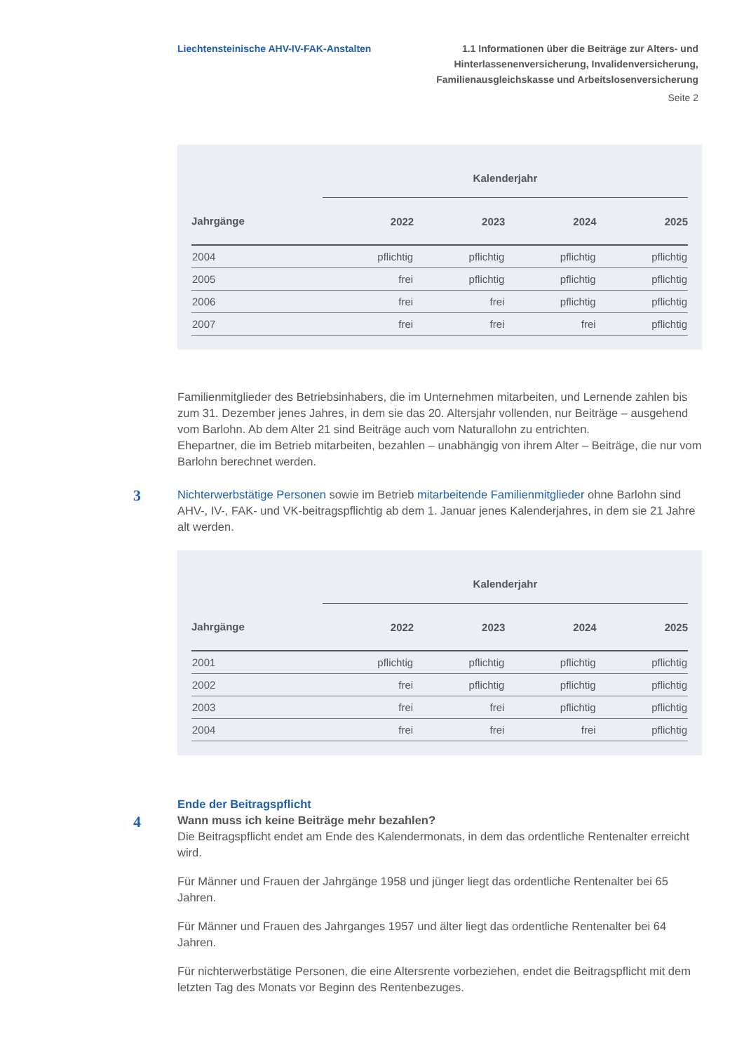Liechtensteinische AHV-IV-FAK-Anstalten
1.1 Informationen über die Beiträge zur Alters- und
Hinterlassenenversicherung, Invalidenversicherung,
Familienausgleichskasse und Arbeitslosenversicherung
Seite 2
| | Kalenderjahr | | | |
| --- | --- | --- | --- | --- |
| Jahrgänge | 2022 | 2023 | 2024 | 2025 |
| 2004 | pflichtig | pflichtig | pflichtig | pflichtig |
| 2005 | frei | pflichtig | pflichtig | pflichtig |
| 2006 | frei | frei | pflichtig | pflichtig |
| 2007 | frei | frei | frei | pflichtig |
Familienmitglieder des Betriebsinhabers, die im Unternehmen mitarbeiten, und Lernende zahlen bis zum 31. Dezember jenes Jahres, in dem sie das 20. Altersjahr vollenden, nur Beiträge – ausgehend vom Barlohn. Ab dem Alter 21 sind Beiträge auch vom Naturallohn zu entrichten.
Ehepartner, die im Betrieb mitarbeiten, bezahlen – unabhängig von ihrem Alter – Beiträge, die nur vom Barlohn berechnet werden.
3
Nichterwerbstätige Personen sowie im Betrieb mitarbeitende Familienmitglieder ohne Barlohn sind AHV-, IV-, FAK- und VK-beitragspflichtig ab dem 1. Januar jenes Kalender­jahres, in dem sie 21 Jahre alt werden.
| | Kalenderjahr | | | |
| --- | --- | --- | --- | --- |
| Jahrgänge | 2022 | 2023 | 2024 | 2025 |
| 2001 | pflichtig | pflichtig | pflichtig | pflichtig |
| 2002 | frei | pflichtig | pflichtig | pflichtig |
| 2003 | frei | frei | pflichtig | pflichtig |
| 2004 | frei | frei | frei | pflichtig |
4
Ende der Beitragspflicht
Wann muss ich keine Beiträge mehr bezahlen?
Die Beitragspflicht endet am Ende des Kalendermonats, in dem das ordentliche Renten­alter erreicht wird.
Für Männer und Frauen der Jahrgänge 1958 und jünger liegt das ordentliche Rentenalter bei 65 Jahren.
Für Männer und Frauen des Jahrganges 1957 und älter liegt das ordentliche Rentenalter bei 64 Jahren.
Für nichterwerbstätige Personen, die eine Altersrente vorbeziehen, endet die Beitrags­pflicht mit dem letzten Tag des Monats vor Beginn des Rentenbezuges.